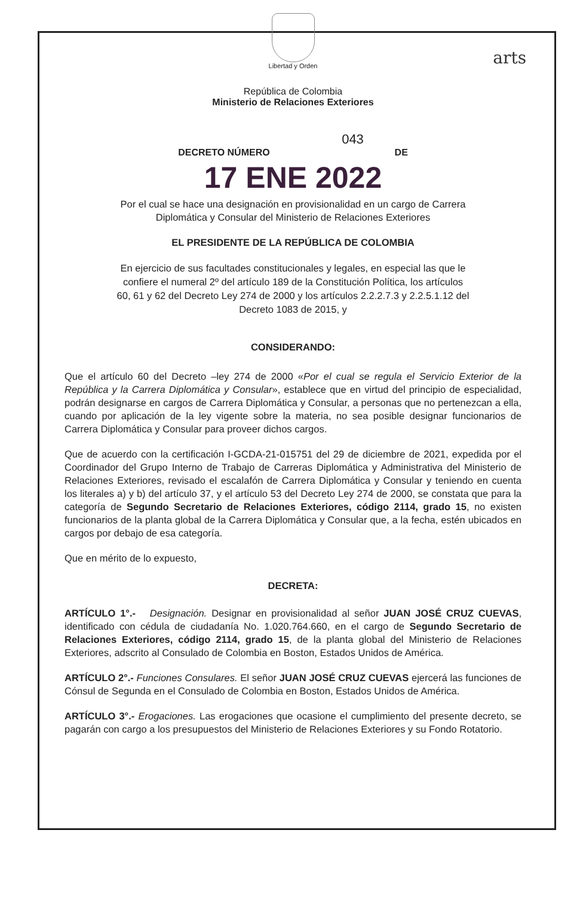arts
Libertad y Orden
República de Colombia
Ministerio de Relaciones Exteriores
043
DECRETO NÚMERO DE
17 ENE 2022
Por el cual se hace una designación en provisionalidad en un cargo de Carrera
Diplomática y Consular del Ministerio de Relaciones Exteriores
EL PRESIDENTE DE LA REPÚBLICA DE COLOMBIA
En ejercicio de sus facultades constitucionales y legales, en especial las que le
confiere el numeral 2º del artículo 189 de la Constitución Política, los artículos
60, 61 y 62 del Decreto Ley 274 de 2000 y los artículos 2.2.2.7.3 y 2.2.5.1.12 del
Decreto 1083 de 2015, y
CONSIDERANDO:
Que el artículo 60 del Decreto –ley 274 de 2000 «Por el cual se regula el Servicio Exterior de la República y la Carrera Diplomática y Consular», establece que en virtud del principio de especialidad, podrán designarse en cargos de Carrera Diplomática y Consular, a personas que no pertenezcan a ella, cuando por aplicación de la ley vigente sobre la materia, no sea posible designar funcionarios de Carrera Diplomática y Consular para proveer dichos cargos.
Que de acuerdo con la certificación I-GCDA-21-015751 del 29 de diciembre de 2021, expedida por el Coordinador del Grupo Interno de Trabajo de Carreras Diplomática y Administrativa del Ministerio de Relaciones Exteriores, revisado el escalafón de Carrera Diplomática y Consular y teniendo en cuenta los literales a) y b) del artículo 37, y el artículo 53 del Decreto Ley 274 de 2000, se constata que para la categoría de Segundo Secretario de Relaciones Exteriores, código 2114, grado 15, no existen funcionarios de la planta global de la Carrera Diplomática y Consular que, a la fecha, estén ubicados en cargos por debajo de esa categoría.
Que en mérito de lo expuesto,
DECRETA:
ARTÍCULO 1°.- Designación. Designar en provisionalidad al señor JUAN JOSÉ CRUZ CUEVAS, identificado con cédula de ciudadanía No. 1.020.764.660, en el cargo de Segundo Secretario de Relaciones Exteriores, código 2114, grado 15, de la planta global del Ministerio de Relaciones Exteriores, adscrito al Consulado de Colombia en Boston, Estados Unidos de América.
ARTÍCULO 2°.- Funciones Consulares. El señor JUAN JOSÉ CRUZ CUEVAS ejercerá las funciones de Cónsul de Segunda en el Consulado de Colombia en Boston, Estados Unidos de América.
ARTÍCULO 3°.- Erogaciones. Las erogaciones que ocasione el cumplimiento del presente decreto, se pagarán con cargo a los presupuestos del Ministerio de Relaciones Exteriores y su Fondo Rotatorio.